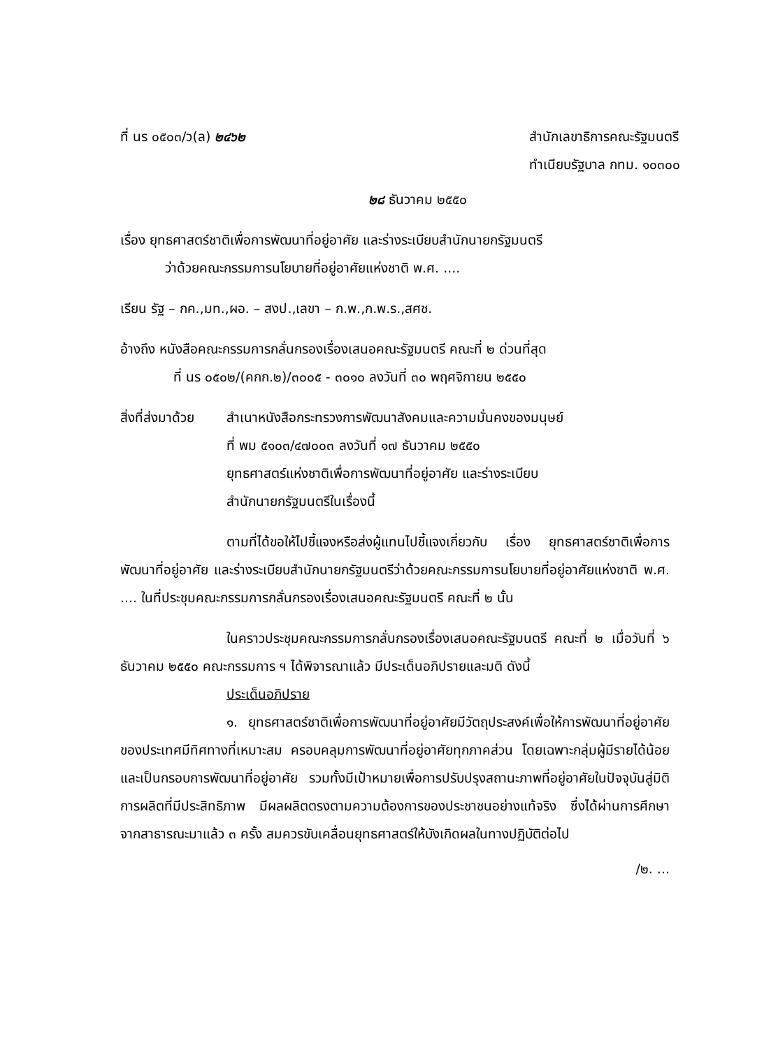ที่ นร ๐๕๐๓/ว(ล) ๒๔๖๒ สำนักเลขาธิการคณะรัฐมนตรี
ทำเนียบรัฐบาล กทม. ๑๐๓๐๐
๒๘ ธันวาคม ๒๕๕๐
เรื่อง ยุทธศาสตร์ชาติเพื่อการพัฒนาที่อยู่อาศัย และร่างระเบียบสำนักนายกรัฐมนตรี
ว่าด้วยคณะกรรมการนโยบายที่อยู่อาศัยแห่งชาติ พ.ศ. ....
เรียน รัฐ – กค.,มท.,ผอ. – สงป.,เลขา – ก.พ.,ก.พ.ร.,สศช.
อ้างถึง หนังสือคณะกรรมการกลั่นกรองเรื่องเสนอคณะรัฐมนตรี คณะที่ ๒ ด่วนที่สุด
ที่ นร ๐๕๐๒/(คกก.๒)/๓๐๐๕ - ๓๐๑๐ ลงวันที่ ๓๐ พฤศจิกายน ๒๕๕๐
สิ่งที่ส่งมาด้วย
สำเนาหนังสือกระทรวงการพัฒนาสังคมและความมั่นคงของมนุษย์
ที่ พม ๕๑๐๓/๔๗๐๐๓ ลงวันที่ ๑๗ ธันวาคม ๒๕๕๐
ยุทธศาสตร์แห่งชาติเพื่อการพัฒนาที่อยู่อาศัย และร่างระเบียบ
สำนักนายกรัฐมนตรีในเรื่องนี้
ตามที่ได้ขอให้ไปชี้แจงหรือส่งผู้แทนไปชี้แจงเกี่ยวกับ เรื่อง ยุทธศาสตร์ชาติเพื่อการพัฒนาที่อยู่อาศัย และร่างระเบียบสำนักนายกรัฐมนตรีว่าด้วยคณะกรรมการนโยบายที่อยู่อาศัยแห่งชาติ พ.ศ. .... ในที่ประชุมคณะกรรมการกลั่นกรองเรื่องเสนอคณะรัฐมนตรี คณะที่ ๒ นั้น
ในคราวประชุมคณะกรรมการกลั่นกรองเรื่องเสนอคณะรัฐมนตรี คณะที่ ๒ เมื่อวันที่ ๖ ธันวาคม ๒๕๕๐ คณะกรรมการ ฯ ได้พิจารณาแล้ว มีประเด็นอภิปรายและมติ ดังนี้
ประเด็นอภิปราย
๑. ยุทธศาสตร์ชาติเพื่อการพัฒนาที่อยู่อาศัยมีวัตถุประสงค์เพื่อให้การพัฒนาที่อยู่อาศัยของประเทศมีทิศทางที่เหมาะสม ครอบคลุมการพัฒนาที่อยู่อาศัยทุกภาคส่วน โดยเฉพาะกลุ่มผู้มีรายได้น้อย และเป็นกรอบการพัฒนาที่อยู่อาศัย รวมทั้งมีเป้าหมายเพื่อการปรับปรุงสถานะภาพที่อยู่อาศัยในปัจจุบันสู่มิติการผลิตที่มีประสิทธิภาพ มีผลผลิตตรงตามความต้องการของประชาชนอย่างแท้จริง ซึ่งได้ผ่านการศึกษาจากสาธารณะมาแล้ว ๓ ครั้ง สมควรขับเคลื่อนยุทธศาสตร์ให้บังเกิดผลในทางปฏิบัติต่อไป
/๒. ...